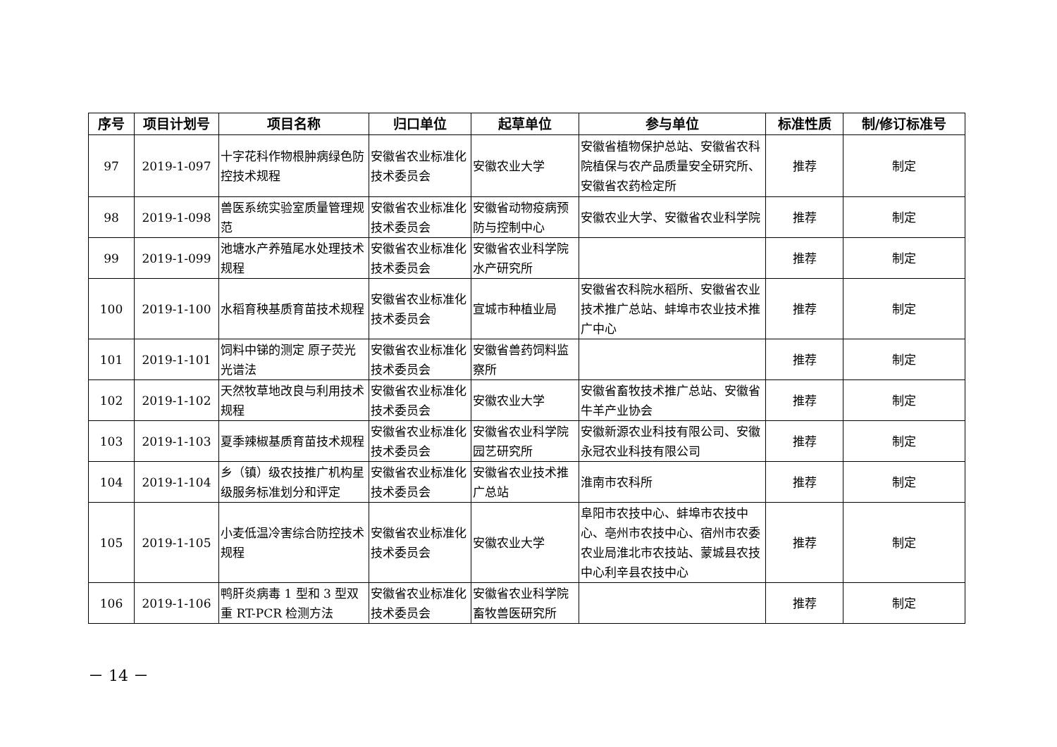| 序号 | 项目计划号 | 项目名称 | 归口单位 | 起草单位 | 参与单位 | 标准性质 | 制/修订标准号 |
| --- | --- | --- | --- | --- | --- | --- | --- |
| 97 | 2019-1-097 | 十字花科作物根肿病绿色防控技术规程 | 安徽省农业标准化技术委员会 | 安徽农业大学 | 安徽省植物保护总站、安徽省农科院植保与农产品质量安全研究所、安徽省农药检定所 | 推荐 | 制定 |
| 98 | 2019-1-098 | 兽医系统实验室质量管理规范 | 安徽省农业标准化技术委员会 | 安徽省动物疫病预防与控制中心 | 安徽农业大学、安徽省农业科学院 | 推荐 | 制定 |
| 99 | 2019-1-099 | 池塘水产养殖尾水处理技术规程 | 安徽省农业标准化技术委员会 | 安徽省农业科学院水产研究所 | | 推荐 | 制定 |
| 100 | 2019-1-100 | 水稻育秧基质育苗技术规程 | 安徽省农业标准化技术委员会 | 宣城市种植业局 | 安徽省农科院水稻所、安徽省农业技术推广总站、蚌埠市农业技术推广中心 | 推荐 | 制定 |
| 101 | 2019-1-101 | 饲料中锑的测定 原子荧光光谱法 | 安徽省农业标准化技术委员会 | 安徽省兽药饲料监察所 | | 推荐 | 制定 |
| 102 | 2019-1-102 | 天然牧草地改良与利用技术规程 | 安徽省农业标准化技术委员会 | 安徽农业大学 | 安徽省畜牧技术推广总站、安徽省牛羊产业协会 | 推荐 | 制定 |
| 103 | 2019-1-103 | 夏季辣椒基质育苗技术规程 | 安徽省农业标准化技术委员会 | 安徽省农业科学院园艺研究所 | 安徽新源农业科技有限公司、安徽永冠农业科技有限公司 | 推荐 | 制定 |
| 104 | 2019-1-104 | 乡（镇）级农技推广机构星级服务标准划分和评定 | 安徽省农业标准化技术委员会 | 安徽省农业技术推广总站 | 淮南市农科所 | 推荐 | 制定 |
| 105 | 2019-1-105 | 小麦低温冷害综合防控技术规程 | 安徽省农业标准化技术委员会 | 安徽农业大学 | 阜阳市农技中心、蚌埠市农技中心、亳州市农技中心、宿州市农委农业局淮北市农技站、蒙城县农技中心利辛县农技中心 | 推荐 | 制定 |
| 106 | 2019-1-106 | 鸭肝炎病毒 1 型和 3 型双重 RT-PCR 检测方法 | 安徽省农业标准化技术委员会 | 安徽省农业科学院畜牧兽医研究所 | | 推荐 | 制定 |
－ 14 －